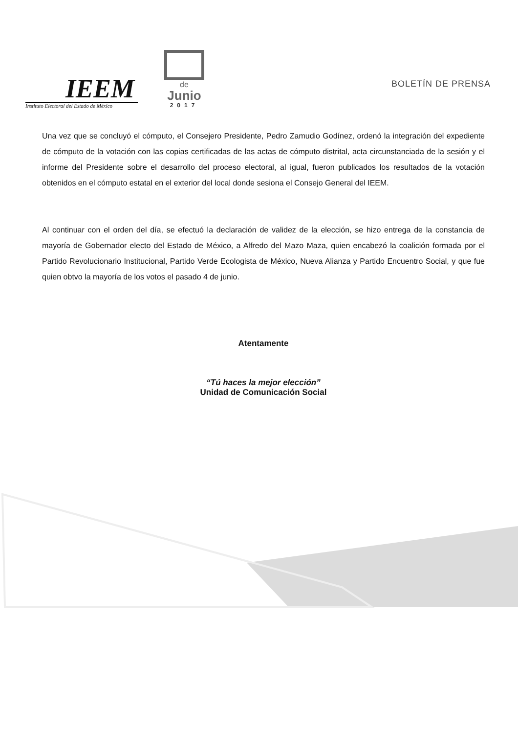IEEM
Instituto Electoral del Estado de México
de
Junio
2017
BOLETÍN DE PRENSA
Una vez que se concluyó el cómputo, el Consejero Presidente, Pedro Zamudio Godínez, ordenó la integración del expediente de cómputo de la votación con las copias certificadas de las actas de cómputo distrital, acta circunstanciada de la sesión y el informe del Presidente sobre el desarrollo del proceso electoral, al igual, fueron publicados los resultados de la votación obtenidos en el cómputo estatal en el exterior del local donde sesiona el Consejo General del IEEM.
Al continuar con el orden del día, se efectuó la declaración de validez de la elección, se hizo entrega de la constancia de mayoría de Gobernador electo del Estado de México, a Alfredo del Mazo Maza, quien encabezó la coalición formada por el Partido Revolucionario Institucional, Partido Verde Ecologista de México, Nueva Alianza y Partido Encuentro Social, y que fue quien obtvo la mayoría de los votos el pasado 4 de junio.
Atentamente
“Tú haces la mejor elección”
Unidad de Comunicación Social